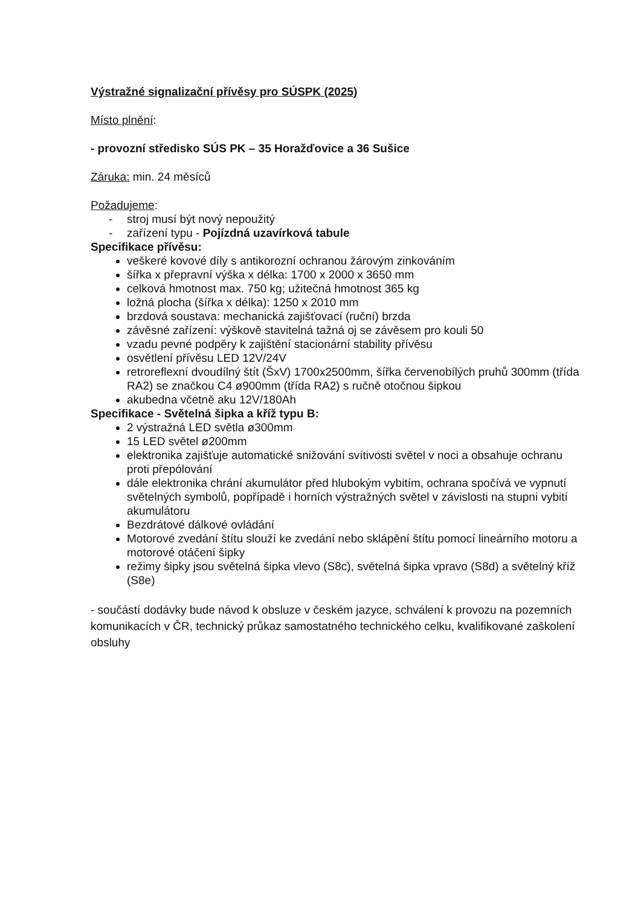Výstražné signalizační přívěsy pro SÚSPK (2025)
Místo plnění:
- provozní středisko SÚS PK – 35 Horažďovice a 36 Sušice
Záruka: min. 24 měsíců
Požadujeme:
- stroj musí být nový nepoužitý
- zařízení typu - Pojízdná uzavírková tabule
Specifikace přívěsu:
veškeré kovové díly s antikorozní ochranou žárovým zinkováním
šířka x přepravní výška x délka: 1700 x 2000 x 3650 mm
celková hmotnost max. 750 kg; užitečná hmotnost 365 kg
ložná plocha (šířka x délka): 1250 x 2010 mm
brzdová soustava: mechanická zajišťovací (ruční) brzda
závěsné zařízení: výškově stavitelná tažná oj se závěsem pro kouli 50
vzadu pevné podpěry k zajištění stacionární stability přívěsu
osvětlení přívěsu LED 12V/24V
retroreflexní dvoudílný štít (ŠxV) 1700x2500mm, šířka červenobílých pruhů 300mm (třída RA2) se značkou C4 ø900mm (třída RA2) s ručně otočnou šipkou
akubedna včetně aku 12V/180Ah
Specifikace - Světelná šipka a kříž typu B:
2 výstražná LED světla ø300mm
15 LED světel ø200mm
elektronika zajišťuje automatické snižování svítivosti světel v noci a obsahuje ochranu proti přepólování
dále elektronika chrání akumulátor před hlubokým vybitím, ochrana spočívá ve vypnutí světelných symbolů, popřípadě i horních výstražných světel v závislosti na stupni vybití akumulátoru
Bezdrátové dálkové ovládání
Motorové zvedání štítu slouží ke zvedání nebo sklápění štítu pomocí lineárního motoru a motorové otáčení šipky
režimy šipky jsou světelná šipka vlevo (S8c), světelná šipka vpravo (S8d) a světelný kříž (S8e)
- součástí dodávky bude návod k obsluze v českém jazyce, schválení k provozu na pozemních komunikacích v ČR, technický průkaz samostatného technického celku, kvalifikované zaškolení obsluhy